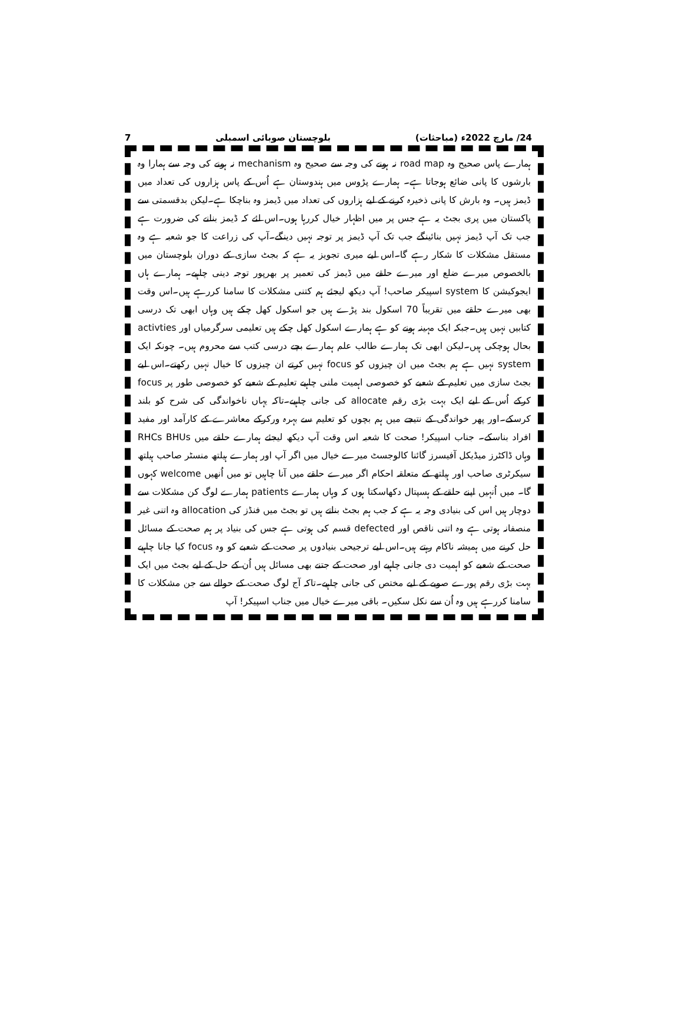7 بلوچستان صوبائی اسمبلی 24/ مارچ 2022ء (مباحثات)
ہمارے پاس صحیح وہ road map نہ ہونے کی وجہ سے صحیح وہ mechanism نہ ہونے کی وجہ سے ہمارا وہ بارشوں کا پانی ضائع ہوجاتا ہے۔ ہمارے پڑوس میں ہندوستان ہے اُس کے پاس ہزاروں کی تعداد میں ڈیمز ہیں۔ وہ بارش کا پانی ذخیرہ کرنے کے لیے ہزاروں کی تعداد میں ڈیمز وہ بناچکا ہے۔لیکن بدقسمتی سے پاکستان میں پری بجٹ یہ ہے جس پر میں اظہار خیال کررہا ہوں۔اس لئے کہ ڈیمز بنانے کی ضرورت ہے جب تک آپ ڈیمز نہیں بنائینگے جب تک آپ ڈیمز پر توجہ نہیں دینگے۔آپ کی زراعت کا جو شعبہ ہے وہ مستقل مشکلات کا شکار رہے گا۔اس لیے میری تجویز یہ ہے کہ بجٹ سازی کے دوران بلوچستان میں بالخصوص میرے ضلع اور میرے حلقے میں ڈیمز کی تعمیر پر بھرپور توجہ دینی چاہیے۔ ہمارے ہاں ایجوکیشن کا system اسپیکر صاحب! آپ دیکھ لیجئے ہم کتنی مشکلات کا سامنا کررہے ہیں۔اس وقت بھی میرے حلقے میں تقریباً 70 اسکول بند پڑے ہیں جو اسکول کھل چکے ہیں وہاں ابھی تک درسی کتابیں نہیں ہیں۔جبکہ ایک مہینہ ہونے کو ہے ہمارے اسکول کھل چکے ہیں تعلیمی سرگرمیاں اور activties بحال ہوچکی ہیں۔لیکن ابھی تک ہمارے طالب علم ہمارے بچے درسی کتب سے محروم ہیں۔ چونکہ ایک system نہیں ہے ہم بجٹ میں ان چیزوں کو focus نہیں کرتے ان چیزوں کا خیال نہیں رکھتے۔اس لیے بجٹ سازی میں تعلیم کے شعبے کو خصوصی اہمیت ملنی چاہیے تعلیم کے شعبے کو خصوصی طور پر focus کرکے اُس کے لیے ایک بہت بڑی رقم allocate کی جانی چاہیے۔تاکہ یہاں ناخواندگی کی شرح کو بلند کرسکے۔اور پھر خواندگی کے نتیجے میں ہم بچوں کو تعلیم سے بہرہ ورکرکے معاشرے کے کارآمد اور مفید افراد بناسکے۔ جناب اسپیکر! صحت کا شعبہ اس وقت آپ دیکھ لیجئے ہمارے حلقے میں RHCs BHUs وہاں ڈاکٹرز میڈیکل آفیسرز گائنا کالوجسٹ میرے خیال میں اگر آپ اور ہمارے ہیلتھ منسٹر صاحب ہیلتھ سیکرٹری صاحب اور ہیلتھ کے متعلقہ احکام اگر میرے حلقے میں آنا چاہیں تو میں اُنھیں welcome کہوں گا۔ میں اُنہیں اپنے حلقے کے ہسپتال دکھاسکتا ہوں کہ وہاں ہمارے patients ہمارے لوگ کن مشکلات سے دوچار ہیں اس کی بنیادی وجہ یہ ہے کہ جب ہم بجٹ بناتے ہیں تو بجٹ میں فنڈز کی allocation وہ اتنی غیر منصفانہ ہوتی ہے وہ اتنی ناقص اور defected قسم کی ہوتی ہے جس کی بنیاد پر ہم صحت کے مسائل حل کرنے میں ہمیشہ ناکام رہتے ہیں۔اس لیے ترجیحی بنیادوں پر صحت کے شعبے کو وہ focus کیا جانا چاہیے صحت کے شعبے کو اہمیت دی جانی چاہیے اور صحت کے جتنے بھی مسائل ہیں اُن کے حل کے لیے بجٹ میں ایک بہت بڑی رقم پورے صوبے کے لیے مختص کی جانی چاہیے۔تاکہ آج لوگ صحت کے حوالے سے جن مشکلات کا سامنا کررہے ہیں وہ اُن سے نکل سکیں۔ باقی میرے خیال میں جناب اسپیکر! آپ